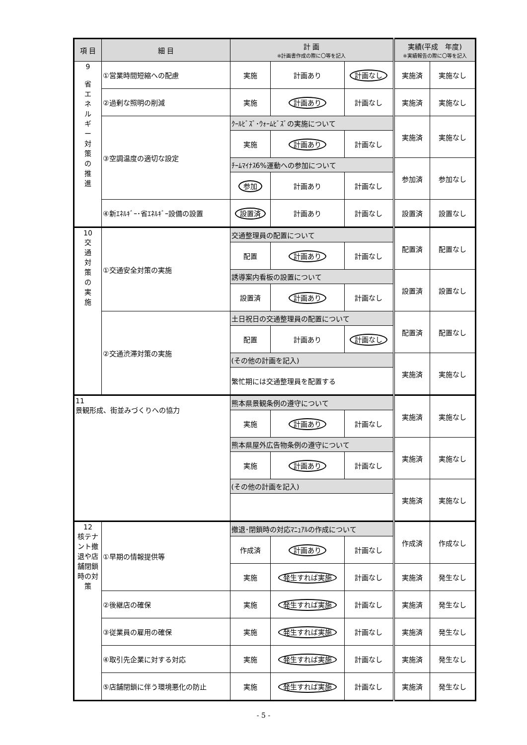| 項 目 | 細 目 | 計 画 ※計画書作成の際に〇等を記入 | | | 実績(平成 年度) ※実績報告の際に〇等を記入 | |
| --- | --- | --- | --- | --- | --- | --- |
| 9 省 エ ネ ル ギ ー 対 策 の 推 進 | ①営業時間短縮への配慮 | 実施 | 計画あり | 計画なし | 実施済 | 実施なし |
| | ②過剰な照明の削減 | 実施 | 計画あり | 計画なし | 実施済 | 実施なし |
| | ③空調温度の適切な設定 | ｸｰﾙﾋﾞｽﾞ･ｳｫｰﾑﾋﾞｽﾞの実施について | | | 実施済 | 実施なし |
| | | 実施 | 計画あり | 計画なし | | |
| | | ﾁｰﾑﾏｲﾅｽ6%運動への参加について | | | 参加済 | 参加なし |
| | | 参加 | 計画あり | 計画なし | | |
| | ④新ｴﾈﾙｷﾞｰ･省ｴﾈﾙｷﾞｰ設備の設置 | 設置済 | 計画あり | 計画なし | 設置済 | 設置なし |
| 10 交 通 対 策 の 実 施 | ①交通安全対策の実施 | 交通整理員の配置について | | | 配置済 | 配置なし |
| | | 配置 | 計画あり | 計画なし | | |
| | | 誘導案内看板の設置について | | | 設置済 | 設置なし |
| | | 設置済 | 計画あり | 計画なし | | |
| | ②交通渋滞対策の実施 | 土日祝日の交通整理員の配置について | | | 配置済 | 配置なし |
| | | 配置 | 計画あり | 計画なし | | |
| | | (その他の計画を記入) | | | 実施済 | 実施なし |
| | | 繁忙期には交通整理員を配置する | | | | |
| 11 景観形成、街並みづくりへの協力 | | 熊本県景観条例の遵守について | | | 実施済 | 実施なし |
| | | 実施 | 計画あり | 計画なし | | |
| | | 熊本県屋外広告物条例の遵守について | | | 実施済 | 実施なし |
| | | 実施 | 計画あり | 計画なし | | |
| | | (その他の計画を記入) | | | 実施済 | 実施なし |
| 12 核テナント撤退や店舗閉鎖時の対策 | ①早期の情報提供等 | 撤退･閉鎖時の対応ﾏﾆｭｱﾙの作成について | | | 作成済 | 作成なし |
| | | 作成済 | 計画あり | 計画なし | | |
| | | 実施 | 発生すれば実施 | 計画なし | 実施済 | 発生なし |
| | ②後継店の確保 | 実施 | 発生すれば実施 | 計画なし | 実施済 | 発生なし |
| | ③従業員の雇用の確保 | 実施 | 発生すれば実施 | 計画なし | 実施済 | 発生なし |
| | ④取引先企業に対する対応 | 実施 | 発生すれば実施 | 計画なし | 実施済 | 発生なし |
| | ⑤店舗閉鎖に伴う環境悪化の防止 | 実施 | 発生すれば実施 | 計画なし | 実施済 | 発生なし |
- 5 -